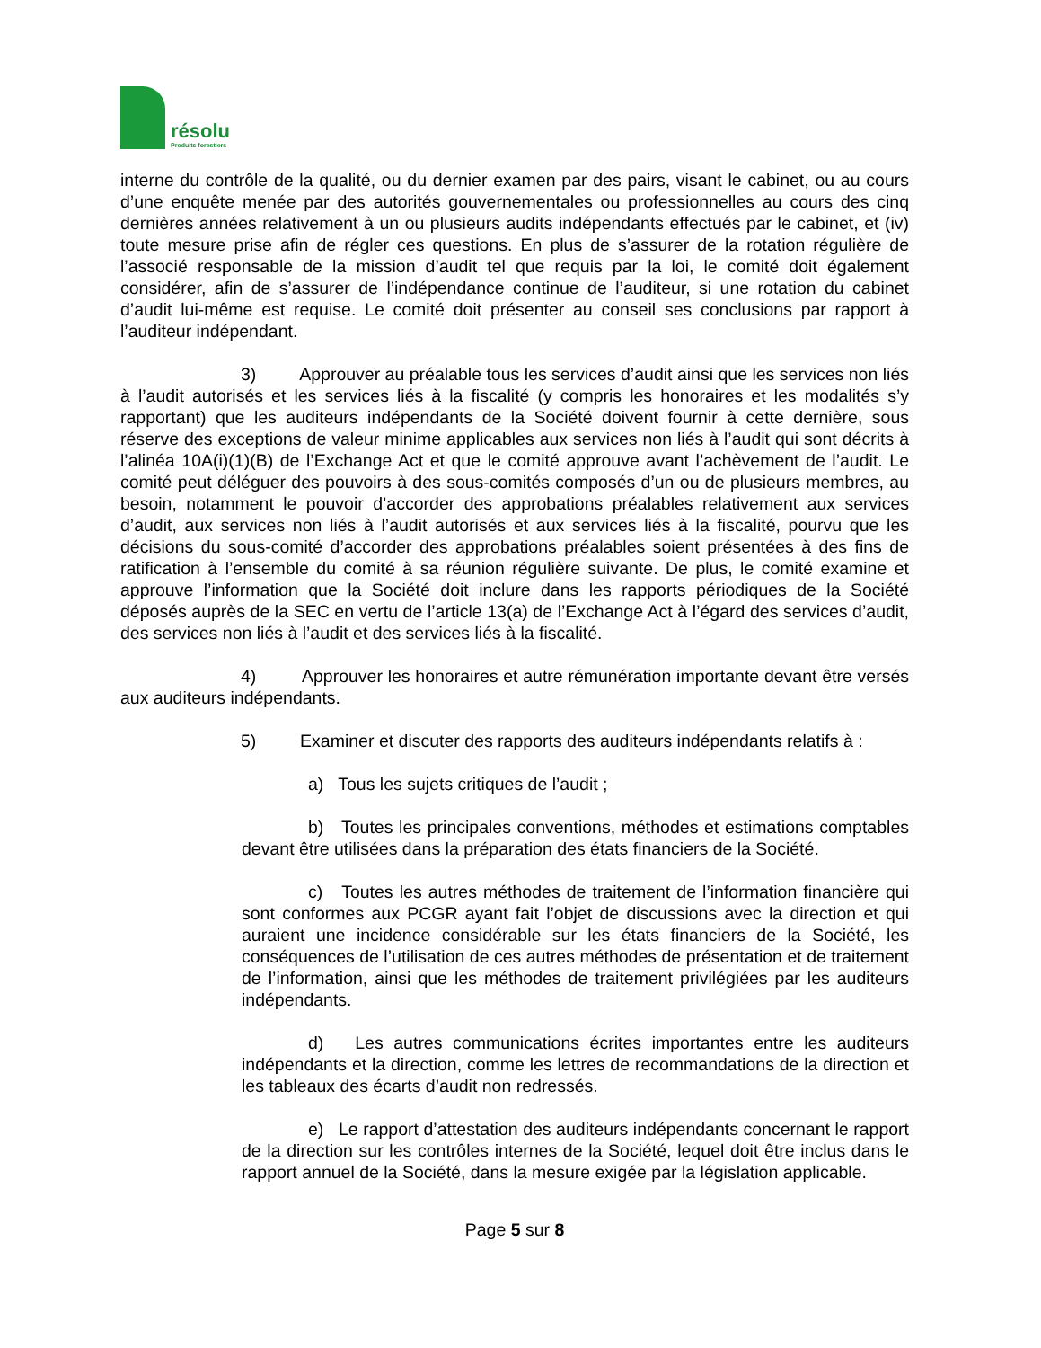résolu
Produits forestiers
interne du contrôle de la qualité, ou du dernier examen par des pairs, visant le cabinet, ou au cours d’une enquête menée par des autorités gouvernementales ou professionnelles au cours des cinq dernières années relativement à un ou plusieurs audits indépendants effectués par le cabinet, et (iv) toute mesure prise afin de régler ces questions. En plus de s’assurer de la rotation régulière de l’associé responsable de la mission d’audit tel que requis par la loi, le comité doit également considérer, afin de s’assurer de l’indépendance continue de l’auditeur, si une rotation du cabinet d’audit lui-même est requise. Le comité doit présenter au conseil ses conclusions par rapport à l’auditeur indépendant.
3) Approuver au préalable tous les services d’audit ainsi que les services non liés à l’audit autorisés et les services liés à la fiscalité (y compris les honoraires et les modalités s’y rapportant) que les auditeurs indépendants de la Société doivent fournir à cette dernière, sous réserve des exceptions de valeur minime applicables aux services non liés à l’audit qui sont décrits à l’alinéa 10A(i)(1)(B) de l’Exchange Act et que le comité approuve avant l’achèvement de l’audit. Le comité peut déléguer des pouvoirs à des sous-comités composés d’un ou de plusieurs membres, au besoin, notamment le pouvoir d’accorder des approbations préalables relativement aux services d’audit, aux services non liés à l’audit autorisés et aux services liés à la fiscalité, pourvu que les décisions du sous-comité d’accorder des approbations préalables soient présentées à des fins de ratification à l’ensemble du comité à sa réunion régulière suivante. De plus, le comité examine et approuve l’information que la Société doit inclure dans les rapports périodiques de la Société déposés auprès de la SEC en vertu de l’article 13(a) de l’Exchange Act à l’égard des services d’audit, des services non liés à l’audit et des services liés à la fiscalité.
4) Approuver les honoraires et autre rémunération importante devant être versés aux auditeurs indépendants.
5) Examiner et discuter des rapports des auditeurs indépendants relatifs à :
a) Tous les sujets critiques de l’audit ;
b) Toutes les principales conventions, méthodes et estimations comptables devant être utilisées dans la préparation des états financiers de la Société.
c) Toutes les autres méthodes de traitement de l’information financière qui sont conformes aux PCGR ayant fait l’objet de discussions avec la direction et qui auraient une incidence considérable sur les états financiers de la Société, les conséquences de l’utilisation de ces autres méthodes de présentation et de traitement de l’information, ainsi que les méthodes de traitement privilégiées par les auditeurs indépendants.
d) Les autres communications écrites importantes entre les auditeurs indépendants et la direction, comme les lettres de recommandations de la direction et les tableaux des écarts d’audit non redressés.
e) Le rapport d’attestation des auditeurs indépendants concernant le rapport de la direction sur les contrôles internes de la Société, lequel doit être inclus dans le rapport annuel de la Société, dans la mesure exigée par la législation applicable.
Page 5 sur 8